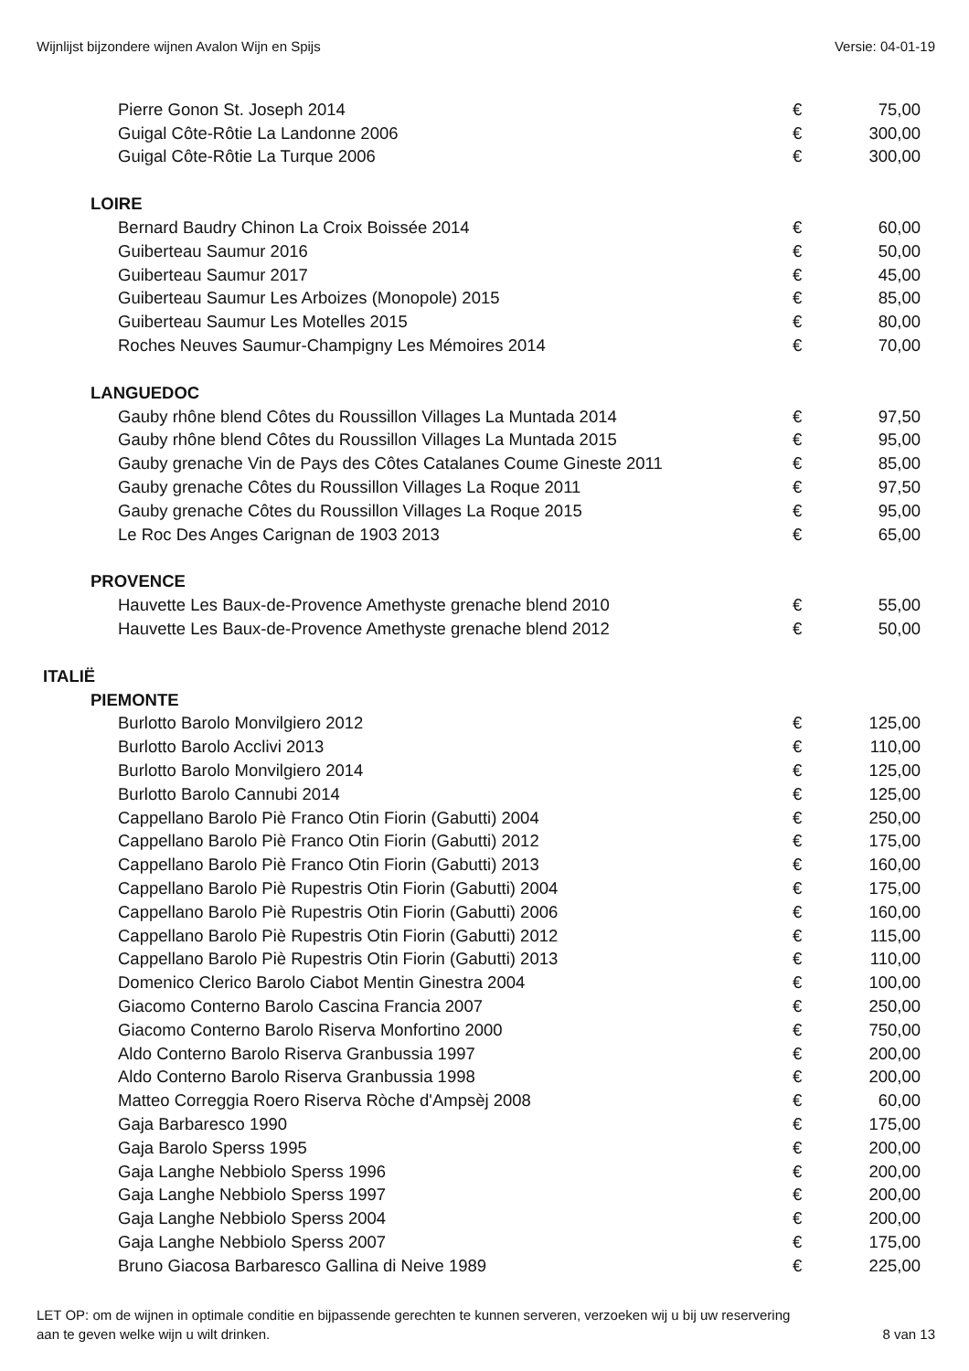Wijnlijst bijzondere wijnen Avalon Wijn en Spijs Versie: 04-01-19
| Pierre Gonon St. Joseph 2014 | € | 75,00 |
| Guigal Côte-Rôtie La Landonne 2006 | € | 300,00 |
| Guigal Côte-Rôtie La Turque 2006 | € | 300,00 |
| LOIRE | | |
| Bernard Baudry Chinon La Croix Boissée 2014 | € | 60,00 |
| Guiberteau Saumur 2016 | € | 50,00 |
| Guiberteau Saumur 2017 | € | 45,00 |
| Guiberteau Saumur Les Arboizes (Monopole) 2015 | € | 85,00 |
| Guiberteau Saumur Les Motelles 2015 | € | 80,00 |
| Roches Neuves Saumur-Champigny Les Mémoires 2014 | € | 70,00 |
| LANGUEDOC | | |
| Gauby rhône blend Côtes du Roussillon Villages La Muntada 2014 | € | 97,50 |
| Gauby rhône blend Côtes du Roussillon Villages La Muntada 2015 | € | 95,00 |
| Gauby grenache Vin de Pays des Côtes Catalanes Coume Gineste 2011 | € | 85,00 |
| Gauby grenache Côtes du Roussillon Villages La Roque 2011 | € | 97,50 |
| Gauby grenache Côtes du Roussillon Villages La Roque 2015 | € | 95,00 |
| Le Roc Des Anges Carignan de 1903 2013 | € | 65,00 |
| PROVENCE | | |
| Hauvette Les Baux-de-Provence Amethyste grenache blend 2010 | € | 55,00 |
| Hauvette Les Baux-de-Provence Amethyste grenache blend 2012 | € | 50,00 |
| ITALIË | | |
| PIEMONTE | | |
| Burlotto Barolo Monvilgiero 2012 | € | 125,00 |
| Burlotto Barolo Acclivi 2013 | € | 110,00 |
| Burlotto Barolo Monvilgiero 2014 | € | 125,00 |
| Burlotto Barolo Cannubi 2014 | € | 125,00 |
| Cappellano Barolo Piè Franco Otin Fiorin (Gabutti) 2004 | € | 250,00 |
| Cappellano Barolo Piè Franco Otin Fiorin (Gabutti) 2012 | € | 175,00 |
| Cappellano Barolo Piè Franco Otin Fiorin (Gabutti) 2013 | € | 160,00 |
| Cappellano Barolo Piè Rupestris Otin Fiorin (Gabutti) 2004 | € | 175,00 |
| Cappellano Barolo Piè Rupestris Otin Fiorin (Gabutti) 2006 | € | 160,00 |
| Cappellano Barolo Piè Rupestris Otin Fiorin (Gabutti) 2012 | € | 115,00 |
| Cappellano Barolo Piè Rupestris Otin Fiorin (Gabutti) 2013 | € | 110,00 |
| Domenico Clerico Barolo Ciabot Mentin Ginestra 2004 | € | 100,00 |
| Giacomo Conterno Barolo Cascina Francia 2007 | € | 250,00 |
| Giacomo Conterno Barolo Riserva Monfortino 2000 | € | 750,00 |
| Aldo Conterno Barolo Riserva Granbussia 1997 | € | 200,00 |
| Aldo Conterno Barolo Riserva Granbussia 1998 | € | 200,00 |
| Matteo Correggia Roero Riserva Ròche d'Ampsèj 2008 | € | 60,00 |
| Gaja Barbaresco 1990 | € | 175,00 |
| Gaja Barolo Sperss 1995 | € | 200,00 |
| Gaja Langhe Nebbiolo Sperss 1996 | € | 200,00 |
| Gaja Langhe Nebbiolo Sperss 1997 | € | 200,00 |
| Gaja Langhe Nebbiolo Sperss 2004 | € | 200,00 |
| Gaja Langhe Nebbiolo Sperss 2007 | € | 175,00 |
| Bruno Giacosa Barbaresco Gallina di Neive 1989 | € | 225,00 |
LET OP: om de wijnen in optimale conditie en bijpassende gerechten te kunnen serveren, verzoeken wij u bij uw reservering
aan te geven welke wijn u wilt drinken. 8 van 13